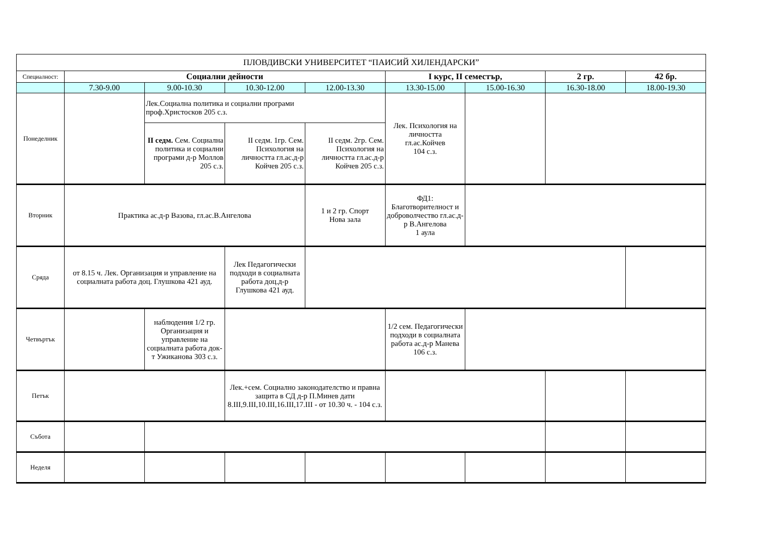| ПЛОВДИВСКИ УНИВЕРСИТЕТ “ПАИСИЙ ХИЛЕНДАРСКИ” | | | | | | | | |
| Специалност: | Социални дейности | | | | I курс, II семестър, | | 2 гр. | 42 бр. |
| | 7.30-9.00 | 9.00-10.30 | 10.30-12.00 | 12.00-13.30 | 13.30-15.00 | 15.00-16.30 | 16.30-18.00 | 18.00-19.30 |
| Понеделник | | Лек.Социална политика и социални програми проф.Христосков 205 с.з. | | | Лек. Психология на личността гл.ас.Койчев 104 с.з. | | | |
| | | II седм. Сем. Социална политика и социални програми д-р Моллов 205 с.з. | II седм. 1гр. Сем. Психология на личността гл.ас.д-р Койчев 205 с.з. | II седм. 2гр. Сем. Психология на личността гл.ас.д-р Койчев 205 с.з. | | | | |
| Вторник | Практика ас.д-р Вазова, гл.ас.В.Ангелова | | | 1 и 2 гр. Спорт Нова зала | ФД1: Благотворителност и доброволчество гл.ас.д-р В.Ангелова 1 аула | | | |
| Сряда | от 8.15 ч. Лек. Организация и управление на социалната работа доц. Глушкова 421 ауд. | | Лек Педагогически подходи в социалната работа доц.д-р Глушкова 421 ауд. | | | | | |
| Четвъртък | | наблюдения 1/2 гр. Организация и управление на социалната работа док-т Ужиканова 303 с.з. | | | 1/2 сем. Педагогически подходи в социалната работа ас.д-р Манева 106 с.з. | | | |
| Петък | | | Лек.+сем. Социално законодателство и правна защита в СД д-р П.Минев дати 8.III,9.III,10.III,16.III,17.III - от 10.30 ч. - 104 с.з. | | | | | |
| Събота | | | | | | | | |
| Неделя | | | | | | | | |